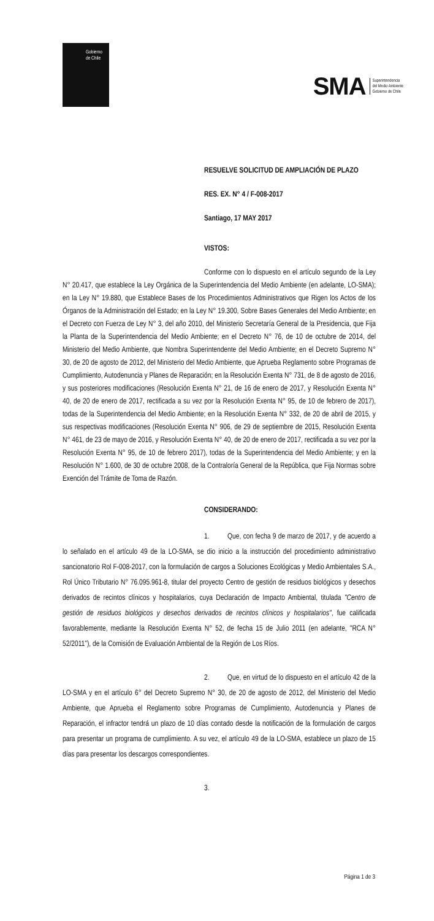Gobierno
de Chile
SMA Superintendencia
del Medio Ambiente
Gobierno de Chile
RESUELVE SOLICITUD DE AMPLIACIÓN DE PLAZO
RES. EX. N° 4 / F-008-2017
Santiago, 17 MAY 2017
VISTOS:
Conforme con lo dispuesto en el artículo segundo de la Ley N° 20.417, que establece la Ley Orgánica de la Superintendencia del Medio Ambiente (en adelante, LO-SMA); en la Ley N° 19.880, que Establece Bases de los Procedimientos Administrativos que Rigen los Actos de los Órganos de la Administración del Estado; en la Ley N° 19.300, Sobre Bases Generales del Medio Ambiente; en el Decreto con Fuerza de Ley N° 3, del año 2010, del Ministerio Secretaría General de la Presidencia, que Fija la Planta de la Superintendencia del Medio Ambiente; en el Decreto N° 76, de 10 de octubre de 2014, del Ministerio del Medio Ambiente, que Nombra Superintendente del Medio Ambiente; en el Decreto Supremo N° 30, de 20 de agosto de 2012, del Ministerio del Medio Ambiente, que Aprueba Reglamento sobre Programas de Cumplimiento, Autodenuncia y Planes de Reparación; en la Resolución Exenta N° 731, de 8 de agosto de 2016, y sus posteriores modificaciones (Resolución Exenta N° 21, de 16 de enero de 2017, y Resolución Exenta N° 40, de 20 de enero de 2017, rectificada a su vez por la Resolución Exenta N° 95, de 10 de febrero de 2017), todas de la Superintendencia del Medio Ambiente; en la Resolución Exenta N° 332, de 20 de abril de 2015, y sus respectivas modificaciones (Resolución Exenta N° 906, de 29 de septiembre de 2015, Resolución Exenta N° 461, de 23 de mayo de 2016, y Resolución Exenta N° 40, de 20 de enero de 2017, rectificada a su vez por la Resolución Exenta N° 95, de 10 de febrero 2017), todas de la Superintendencia del Medio Ambiente; y en la Resolución N° 1.600, de 30 de octubre 2008, de la Contraloría General de la República, que Fija Normas sobre Exención del Trámite de Toma de Razón.
CONSIDERANDO:
1. Que, con fecha 9 de marzo de 2017, y de acuerdo a lo señalado en el artículo 49 de la LO-SMA, se dio inicio a la instrucción del procedimiento administrativo sancionatorio Rol F-008-2017, con la formulación de cargos a Soluciones Ecológicas y Medio Ambientales S.A., Rol Único Tributario N° 76.095.961-8, titular del proyecto Centro de gestión de residuos biológicos y desechos derivados de recintos clínicos y hospitalarios, cuya Declaración de Impacto Ambiental, titulada "Centro de gestión de residuos biológicos y desechos derivados de recintos clínicos y hospitalarios", fue calificada favorablemente, mediante la Resolución Exenta N° 52, de fecha 15 de Julio 2011 (en adelante, "RCA N° 52/2011"), de la Comisión de Evaluación Ambiental de la Región de Los Ríos.
2. Que, en virtud de lo dispuesto en el artículo 42 de la LO-SMA y en el artículo 6° del Decreto Supremo N° 30, de 20 de agosto de 2012, del Ministerio del Medio Ambiente, que Aprueba el Reglamento sobre Programas de Cumplimiento, Autodenuncia y Planes de Reparación, el infractor tendrá un plazo de 10 días contado desde la notificación de la formulación de cargos para presentar un programa de cumplimiento. A su vez, el artículo 49 de la LO-SMA, establece un plazo de 15 días para presentar los descargos correspondientes.
3.
Página 1 de 3